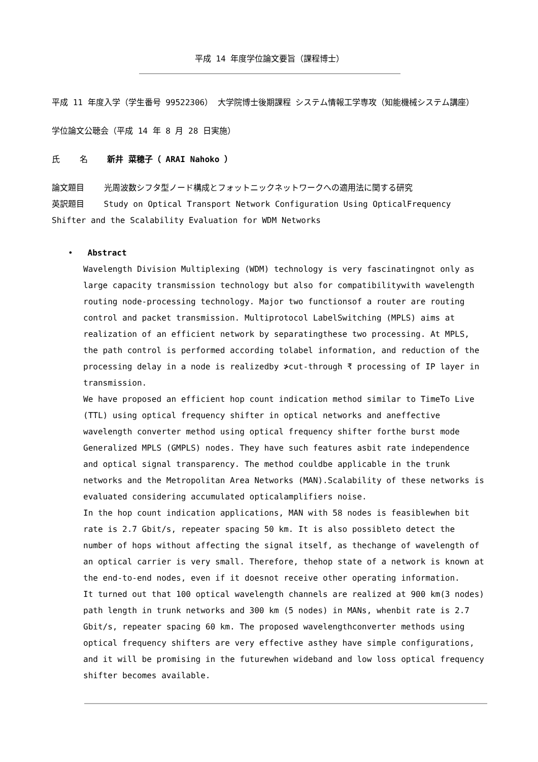平成 14 年度学位論文要旨（課程博士）
平成 11 年度入学（学生番号 99522306） 大学院博士後期課程 システム情報工学専攻（知能機械システム講座）
学位論文公聴会（平成 14 年 8 月 28 日実施）
氏 名 新井 菜穂子（ ARAI Nahoko ）
論文題目 光周波数シフタ型ノード構成とフォットニックネットワークへの適用法に関する研究
英訳題目 Study on Optical Transport Network Configuration Using OpticalFrequency Shifter and the Scalability Evaluation for WDM Networks
• Abstract
Wavelength Division Multiplexing (WDM) technology is very fascinatingnot only as large capacity transmission technology but also for compatibilitywith wavelength routing node-processing technology. Major two functionsof a router are routing control and packet transmission. Multiprotocol LabelSwitching (MPLS) aims at realization of an efficient network by separatingthese two processing. At MPLS, the path control is performed according tolabel information, and reduction of the processing delay in a node is realizedby ≯cut-through ₹ processing of IP layer in transmission.
We have proposed an efficient hop count indication method similar to TimeTo Live (TTL) using optical frequency shifter in optical networks and aneffective wavelength converter method using optical frequency shifter forthe burst mode Generalized MPLS (GMPLS) nodes. They have such features asbit rate independence and optical signal transparency. The method couldbe applicable in the trunk networks and the Metropolitan Area Networks (MAN).Scalability of these networks is evaluated considering accumulated opticalamplifiers noise.
In the hop count indication applications, MAN with 58 nodes is feasiblewhen bit rate is 2.7 Gbit/s, repeater spacing 50 km. It is also possibleto detect the number of hops without affecting the signal itself, as thechange of wavelength of an optical carrier is very small. Therefore, thehop state of a network is known at the end-to-end nodes, even if it doesnot receive other operating information.
It turned out that 100 optical wavelength channels are realized at 900 km(3 nodes) path length in trunk networks and 300 km (5 nodes) in MANs, whenbit rate is 2.7 Gbit/s, repeater spacing 60 km. The proposed wavelengthconverter methods using optical frequency shifters are very effective asthey have simple configurations, and it will be promising in the futurewhen wideband and low loss optical frequency shifter becomes available.